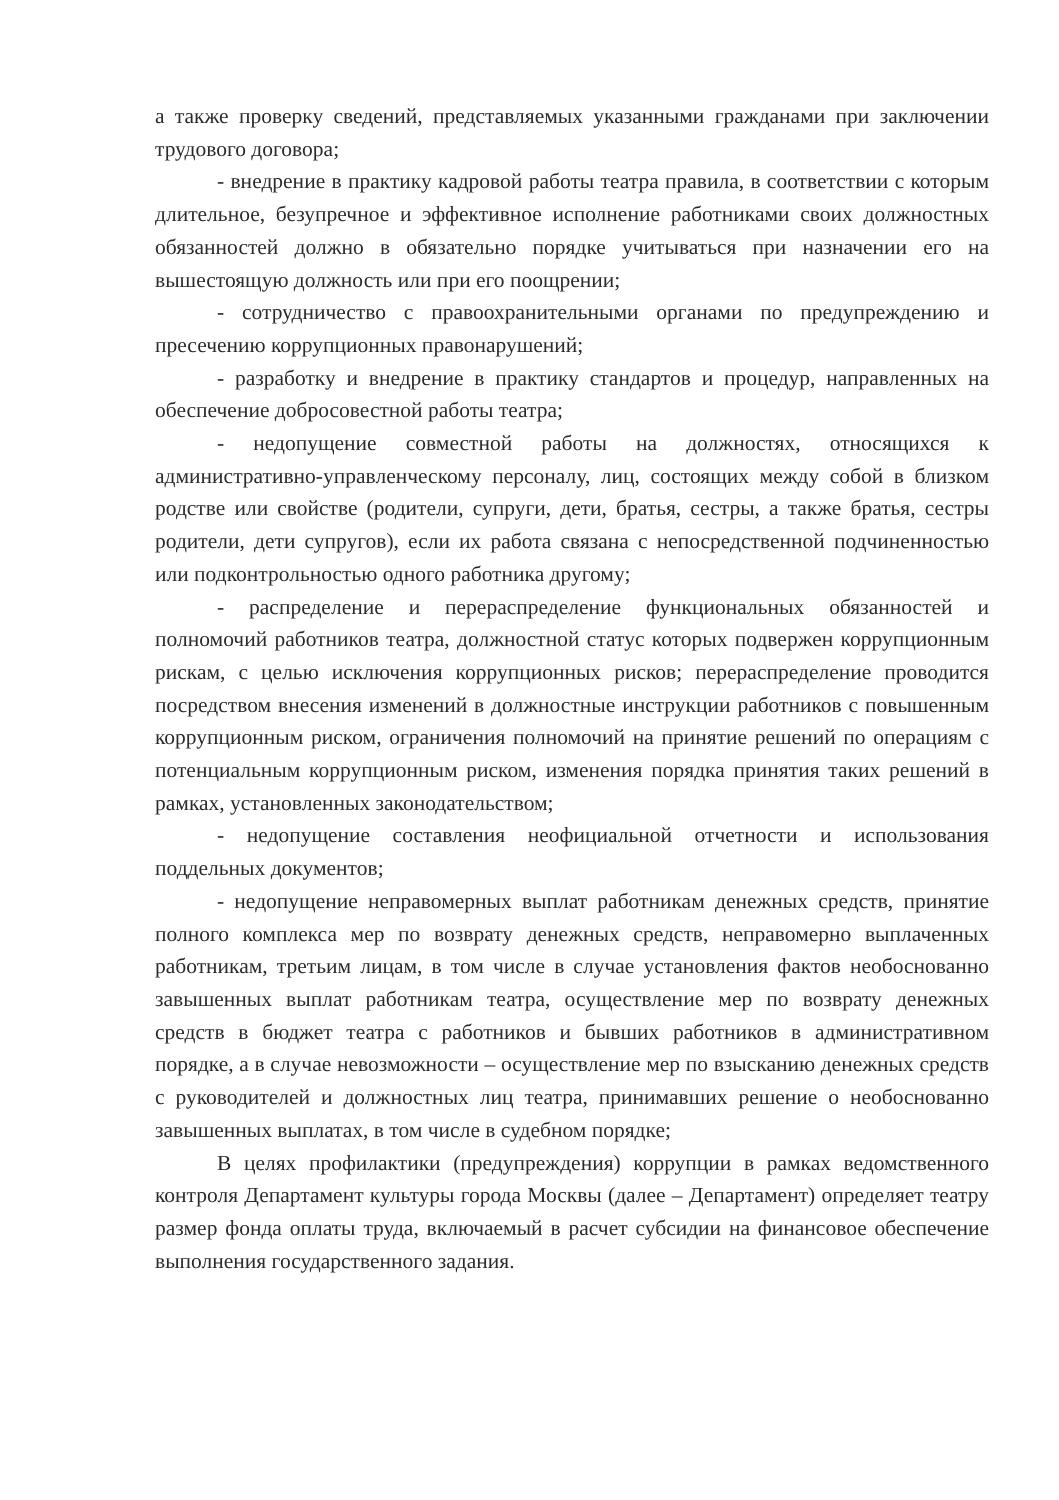а также проверку сведений, представляемых указанными гражданами при заключении трудового договора;
- внедрение в практику кадровой работы театра правила, в соответствии с которым длительное, безупречное и эффективное исполнение работниками своих должностных обязанностей должно в обязательно порядке учитываться при назначении его на вышестоящую должность или при его поощрении;
- сотрудничество с правоохранительными органами по предупреждению и пресечению коррупционных правонарушений;
- разработку и внедрение в практику стандартов и процедур, направленных на обеспечение добросовестной работы театра;
- недопущение совместной работы на должностях, относящихся к административно-управленческому персоналу, лиц, состоящих между собой в близком родстве или свойстве (родители, супруги, дети, братья, сестры, а также братья, сестры родители, дети супругов), если их работа связана с непосредственной подчиненностью или подконтрольностью одного работника другому;
- распределение и перераспределение функциональных обязанностей и полномочий работников театра, должностной статус которых подвержен коррупционным рискам, с целью исключения коррупционных рисков; перераспределение проводится посредством внесения изменений в должностные инструкции работников с повышенным коррупционным риском, ограничения полномочий на принятие решений по операциям с потенциальным коррупционным риском, изменения порядка принятия таких решений в рамках, установленных законодательством;
- недопущение составления неофициальной отчетности и использования поддельных документов;
- недопущение неправомерных выплат работникам денежных средств, принятие полного комплекса мер по возврату денежных средств, неправомерно выплаченных работникам, третьим лицам, в том числе в случае установления фактов необоснованно завышенных выплат работникам театра, осуществление мер по возврату денежных средств в бюджет театра с работников и бывших работников в административном порядке, а в случае невозможности – осуществление мер по взысканию денежных средств с руководителей и должностных лиц театра, принимавших решение о необоснованно завышенных выплатах, в том числе в судебном порядке;
В целях профилактики (предупреждения) коррупции в рамках ведомственного контроля Департамент культуры города Москвы (далее – Департамент) определяет театру размер фонда оплаты труда, включаемый в расчет субсидии на финансовое обеспечение выполнения государственного задания.